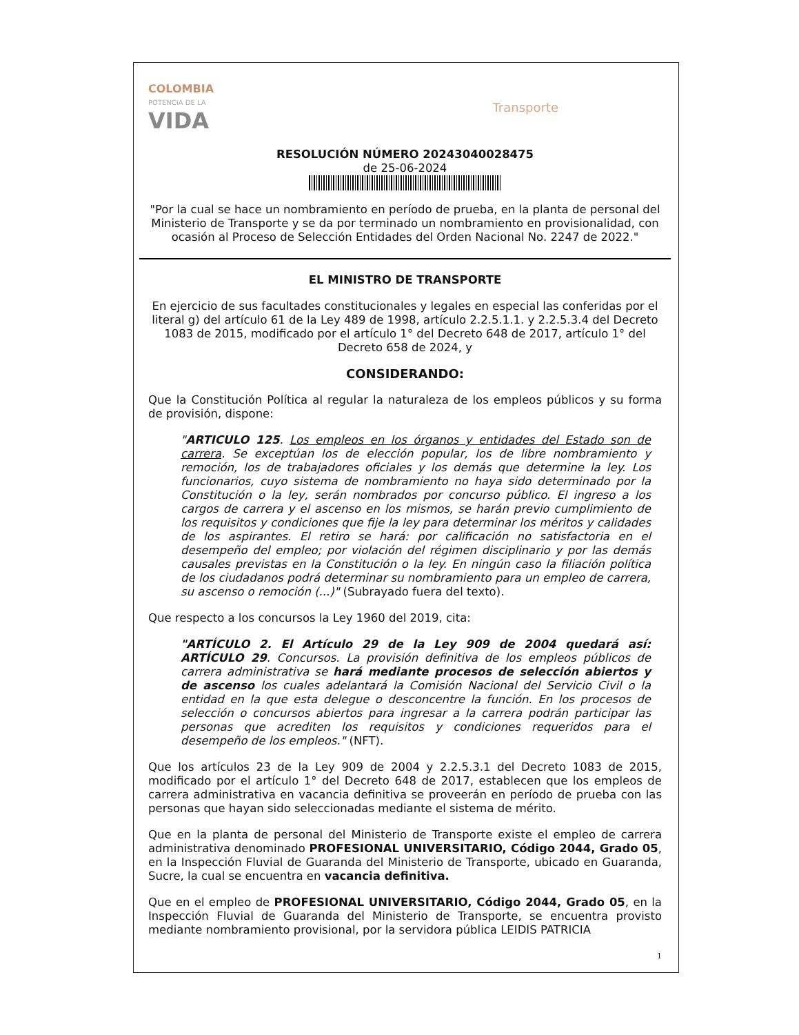COLOMBIA
POTENCIA DE LA
VIDA
Transporte
RESOLUCIÓN NÚMERO 20243040028475
de 25-06-2024
"Por la cual se hace un nombramiento en período de prueba, en la planta de personal del Ministerio de Transporte y se da por terminado un nombramiento en provisionalidad, con ocasión al Proceso de Selección Entidades del Orden Nacional No. 2247 de 2022."
EL MINISTRO DE TRANSPORTE
En ejercicio de sus facultades constitucionales y legales en especial las conferidas por el literal g) del artículo 61 de la Ley 489 de 1998, artículo 2.2.5.1.1. y 2.2.5.3.4 del Decreto 1083 de 2015, modificado por el artículo 1° del Decreto 648 de 2017, artículo 1° del Decreto 658 de 2024, y
CONSIDERANDO:
Que la Constitución Política al regular la naturaleza de los empleos públicos y su forma de provisión, dispone:
"ARTICULO 125. Los empleos en los órganos y entidades del Estado son de carrera. Se exceptúan los de elección popular, los de libre nombramiento y remoción, los de trabajadores oficiales y los demás que determine la ley. Los funcionarios, cuyo sistema de nombramiento no haya sido determinado por la Constitución o la ley, serán nombrados por concurso público. El ingreso a los cargos de carrera y el ascenso en los mismos, se harán previo cumplimiento de los requisitos y condiciones que fije la ley para determinar los méritos y calidades de los aspirantes. El retiro se hará: por calificación no satisfactoria en el desempeño del empleo; por violación del régimen disciplinario y por las demás causales previstas en la Constitución o la ley. En ningún caso la filiación política de los ciudadanos podrá determinar su nombramiento para un empleo de carrera, su ascenso o remoción (...)" (Subrayado fuera del texto).
Que respecto a los concursos la Ley 1960 del 2019, cita:
"ARTÍCULO 2. El Artículo 29 de la Ley 909 de 2004 quedará así: ARTÍCULO 29. Concursos. La provisión definitiva de los empleos públicos de carrera administrativa se hará mediante procesos de selección abiertos y de ascenso los cuales adelantará la Comisión Nacional del Servicio Civil o la entidad en la que esta delegue o desconcentre la función. En los procesos de selección o concursos abiertos para ingresar a la carrera podrán participar las personas que acrediten los requisitos y condiciones requeridos para el desempeño de los empleos." (NFT).
Que los artículos 23 de la Ley 909 de 2004 y 2.2.5.3.1 del Decreto 1083 de 2015, modificado por el artículo 1° del Decreto 648 de 2017, establecen que los empleos de carrera administrativa en vacancia definitiva se proveerán en período de prueba con las personas que hayan sido seleccionadas mediante el sistema de mérito.
Que en la planta de personal del Ministerio de Transporte existe el empleo de carrera administrativa denominado PROFESIONAL UNIVERSITARIO, Código 2044, Grado 05, en la Inspección Fluvial de Guaranda del Ministerio de Transporte, ubicado en Guaranda, Sucre, la cual se encuentra en vacancia definitiva.
Que en el empleo de PROFESIONAL UNIVERSITARIO, Código 2044, Grado 05, en la Inspección Fluvial de Guaranda del Ministerio de Transporte, se encuentra provisto mediante nombramiento provisional, por la servidora pública LEIDIS PATRICIA
1